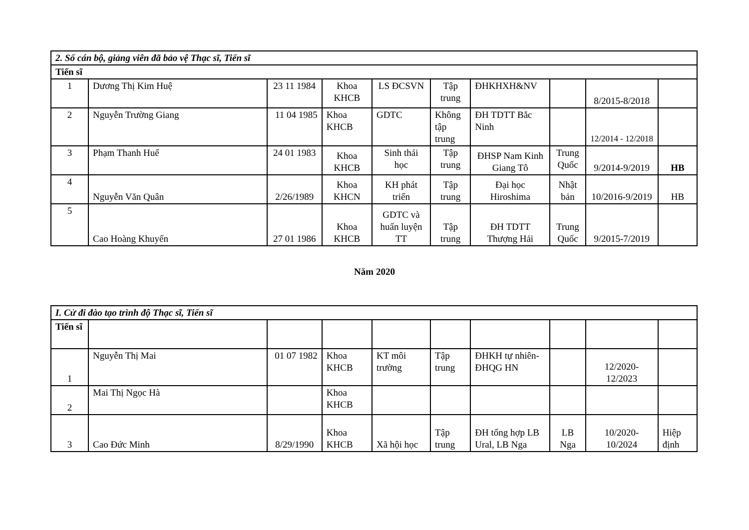| 2. Số cán bộ, giảng viên đã bảo vệ Thạc sĩ, Tiến sĩ | | | | | | | | | |
| --- | --- | --- | --- | --- | --- | --- | --- | --- | --- |
| Tiến sĩ | | | | | | | | | |
| 1 | Dương Thị Kim Huệ | 23 11 1984 | Khoa KHCB | LS ĐCSVN | Tập trung | ĐHKHXH&NV | | 8/2015-8/2018 | |
| 2 | Nguyễn Trường Giang | 11 04 1985 | Khoa KHCB | GDTC | Không tập trung | ĐH TDTT Bắc Ninh | | 12/2014 - 12/2018 | |
| 3 | Phạm Thanh Huế | 24 01 1983 | Khoa KHCB | Sinh thái học | Tập trung | ĐHSP Nam Kinh Giang Tô | Trung Quốc | 9/2014-9/2019 | HB |
| 4 | Nguyễn Văn Quân | 2/26/1989 | Khoa KHCN | KH phát triển | Tập trung | Đại học Hiroshima | Nhật bản | 10/2016-9/2019 | HB |
| 5 | Cao Hoàng Khuyến | 27 01 1986 | Khoa KHCB | GDTC và huấn luyện TT | Tập trung | ĐH TDTT Thượng Hải | Trung Quốc | 9/2015-7/2019 | |
Năm 2020
| I. Cử đi đào tạo trình độ Thạc sĩ, Tiến sĩ | | | | | | | | | |
| --- | --- | --- | --- | --- | --- | --- | --- | --- | --- |
| Tiến sĩ | | | | | | | | | |
| 1 | Nguyễn Thị Mai | 01 07 1982 | Khoa KHCB | KT môi trường | Tập trung | ĐHKH tự nhiên-ĐHQG HN | | 12/2020-12/2023 | |
| 2 | Mai Thị Ngọc Hà | | Khoa KHCB | | | | | | |
| 3 | Cao Đức Minh | 8/29/1990 | Khoa KHCB | Xã hội học | Tập trung | ĐH tổng hợp LB Ural, LB Nga | LB Nga | 10/2020-10/2024 | Hiệp định |